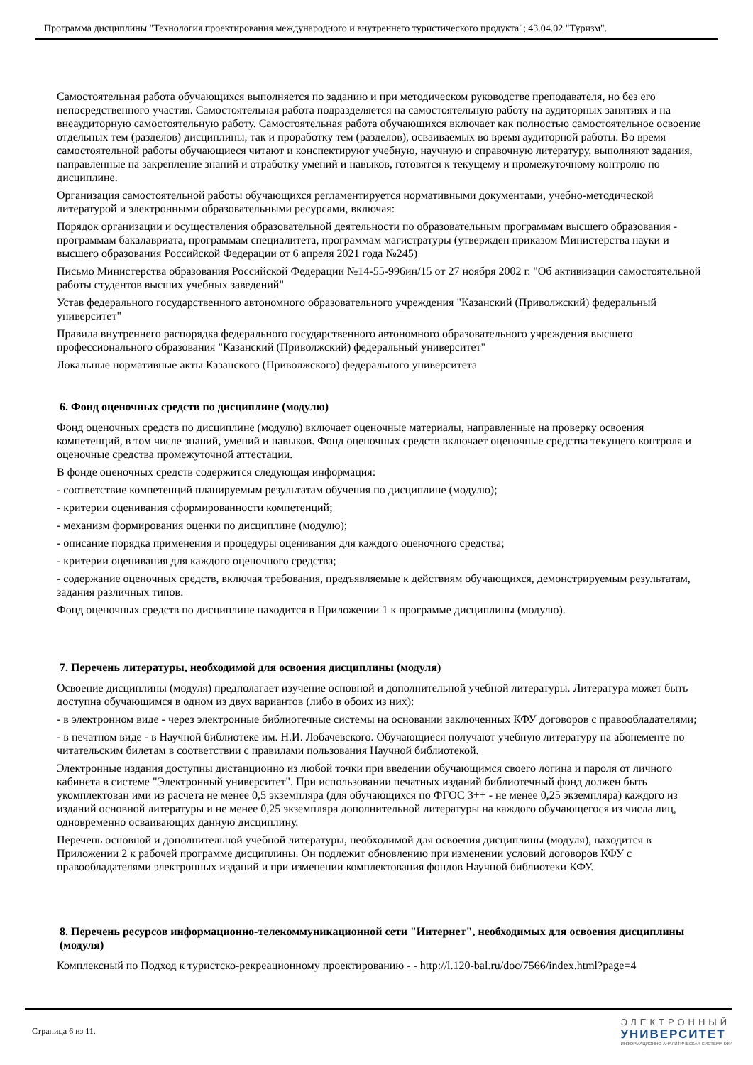Программа дисциплины "Технология проектирования международного и внутреннего туристического продукта"; 43.04.02 "Туризм".
Самостоятельная работа обучающихся выполняется по заданию и при методическом руководстве преподавателя, но без его непосредственного участия. Самостоятельная работа подразделяется на самостоятельную работу на аудиторных занятиях и на внеаудиторную самостоятельную работу. Самостоятельная работа обучающихся включает как полностью самостоятельное освоение отдельных тем (разделов) дисциплины, так и проработку тем (разделов), осваиваемых во время аудиторной работы. Во время самостоятельной работы обучающиеся читают и конспектируют учебную, научную и справочную литературу, выполняют задания, направленные на закрепление знаний и отработку умений и навыков, готовятся к текущему и промежуточному контролю по дисциплине.
Организация самостоятельной работы обучающихся регламентируется нормативными документами, учебно-методической литературой и электронными образовательными ресурсами, включая:
Порядок организации и осуществления образовательной деятельности по образовательным программам высшего образования - программам бакалавриата, программам специалитета, программам магистратуры (утвержден приказом Министерства науки и высшего образования Российской Федерации от 6 апреля 2021 года №245)
Письмо Министерства образования Российской Федерации №14-55-996ин/15 от 27 ноября 2002 г. "Об активизации самостоятельной работы студентов высших учебных заведений"
Устав федерального государственного автономного образовательного учреждения "Казанский (Приволжский) федеральный университет"
Правила внутреннего распорядка федерального государственного автономного образовательного учреждения высшего профессионального образования "Казанский (Приволжский) федеральный университет"
Локальные нормативные акты Казанского (Приволжского) федерального университета
6. Фонд оценочных средств по дисциплине (модулю)
Фонд оценочных средств по дисциплине (модулю) включает оценочные материалы, направленные на проверку освоения компетенций, в том числе знаний, умений и навыков. Фонд оценочных средств включает оценочные средства текущего контроля и оценочные средства промежуточной аттестации.
В фонде оценочных средств содержится следующая информация:
- соответствие компетенций планируемым результатам обучения по дисциплине (модулю);
- критерии оценивания сформированности компетенций;
- механизм формирования оценки по дисциплине (модулю);
- описание порядка применения и процедуры оценивания для каждого оценочного средства;
- критерии оценивания для каждого оценочного средства;
- содержание оценочных средств, включая требования, предъявляемые к действиям обучающихся, демонстрируемым результатам, задания различных типов.
Фонд оценочных средств по дисциплине находится в Приложении 1 к программе дисциплины (модулю).
7. Перечень литературы, необходимой для освоения дисциплины (модуля)
Освоение дисциплины (модуля) предполагает изучение основной и дополнительной учебной литературы. Литература может быть доступна обучающимся в одном из двух вариантов (либо в обоих из них):
- в электронном виде - через электронные библиотечные системы на основании заключенных КФУ договоров с правообладателями;
- в печатном виде - в Научной библиотеке им. Н.И. Лобачевского. Обучающиеся получают учебную литературу на абонементе по читательским билетам в соответствии с правилами пользования Научной библиотекой.
Электронные издания доступны дистанционно из любой точки при введении обучающимся своего логина и пароля от личного кабинета в системе "Электронный университет". При использовании печатных изданий библиотечный фонд должен быть укомплектован ими из расчета не менее 0,5 экземпляра (для обучающихся по ФГОС 3++ - не менее 0,25 экземпляра) каждого из изданий основной литературы и не менее 0,25 экземпляра дополнительной литературы на каждого обучающегося из числа лиц, одновременно осваивающих данную дисциплину.
Перечень основной и дополнительной учебной литературы, необходимой для освоения дисциплины (модуля), находится в Приложении 2 к рабочей программе дисциплины. Он подлежит обновлению при изменении условий договоров КФУ с правообладателями электронных изданий и при изменении комплектования фондов Научной библиотеки КФУ.
8. Перечень ресурсов информационно-телекоммуникационной сети "Интернет", необходимых для освоения дисциплины (модуля)
Комплексный по Подход к туристско-рекреационному проектированию - - http://l.120-bal.ru/doc/7566/index.html?page=4
Страница 6 из 11.
ЭЛЕКТРОННЫЙ
УНИВЕРСИТЕТ
ИНФОРМАЦИОННО-АНАЛИТИЧЕСКАЯ СИСТЕМА КФУ